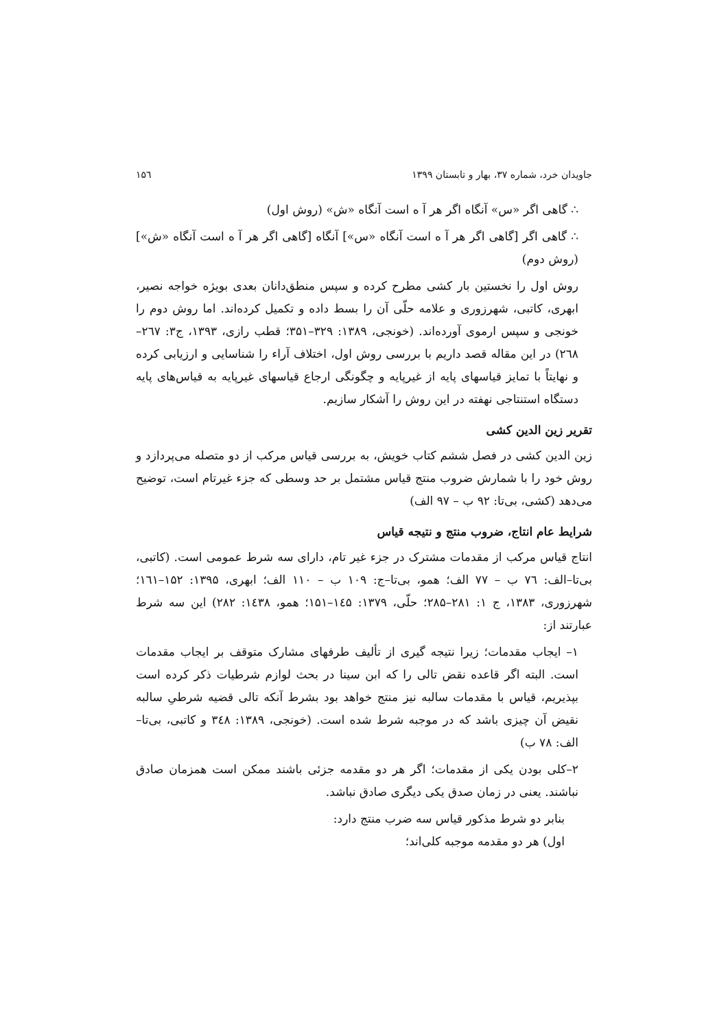جاویدان خرد، شماره ۳۷، بهار و تابستان ۱۳۹۹ ۱۵٦
∴ گاهی اگر «س» آنگاه اگر هر آ ه است آنگاه «ش» (روش اول)
∴ گاهی اگر [گاهی اگر هر آ ه است آنگاه «س»] آنگاه [گاهی اگر هر آ ه است آنگاه «ش»] (روش دوم)
روش اول را نخستین بار کشی مطرح کرده و سپس منطق‌دانان بعدی بویژه خواجه نصیر، ابهری، کاتبی، شهرزوری و علامه حلّی آن را بسط داده و تکمیل کرده‌اند. اما روش دوم را خونجی و سپس ارموی آورده‌اند. (خونجی، ۱۳۸۹: ۳۲۹–۳۵۱؛ قطب رازی، ۱۳۹۳، ج۳: ۲٦۷–۲٦۸) در این مقاله قصد داریم با بررسی روش اول، اختلاف آراء را شناسایی و ارزیابی کرده و نهایتاً با تمایز قیاسهای پایه از غیرپایه و چگونگی ارجاع قیاسهای غیرپایه به قیاس‌های پایه دستگاه استنتاجی نهفته در این روش را آشکار سازیم.
تقریر زین الدین کشی
زین الدین کشی در فصل ششم کتاب خویش، به بررسی قیاس مرکب از دو متصله می‌پردازد و روش خود را با شمارش ضروب منتج قیاس مشتمل بر حد وسطی که جزء غیرتام است، توضیح می‌دهد (کشی، بی‌تا: ۹۲ ب – ۹۷ الف)
شرایط عام انتاج، ضروب منتج و نتیجه قیاس
انتاج قیاس مرکب از مقدمات مشترک در جزء غیر تام، دارای سه شرط عمومی است. (کاتبی، بی‌تا–الف: ۷٦ ب – ۷۷ الف؛ همو، بی‌تا–ج: ۱۰۹ ب – ۱۱۰ الف؛ ابهری، ۱۳۹۵: ۱۵۲–۱٦۱؛ شهرزوری، ۱۳۸۳، ج ۱: ۲۸۱–۲۸۵؛ حلّی، ۱۳۷۹: ۱٤۵–۱۵۱؛ همو، ۱٤۳۸: ۲۸۲) این سه شرط عبارتند از:
۱– ایجاب مقدمات؛ زیرا نتیجه گیری از تألیف طرفهای مشارک متوقف بر ایجاب مقدمات است. البته اگر قاعده نقض تالی را که ابن سینا در بحث لوازم شرطیات ذکر کرده است بپذیریم، قیاس با مقدمات سالبه نیز منتج خواهد بود بشرط آنکه تالی قضیه شرطیِ سالبه نقیض آن چیزی باشد که در موجبه شرط شده است. (خونجی، ۱۳۸۹: ۳٤۸ و کاتبی، بی‌تا–الف: ۷۸ ب)
۲–کلی بودن یکی از مقدمات؛ اگر هر دو مقدمه جزئی باشند ممکن است همزمان صادق نباشند. یعنی در زمان صدق یکی دیگری صادق نباشد.
بنابر دو شرط مذکور قیاس سه ضرب منتج دارد:
اول) هر دو مقدمه موجبه کلی‌اند؛